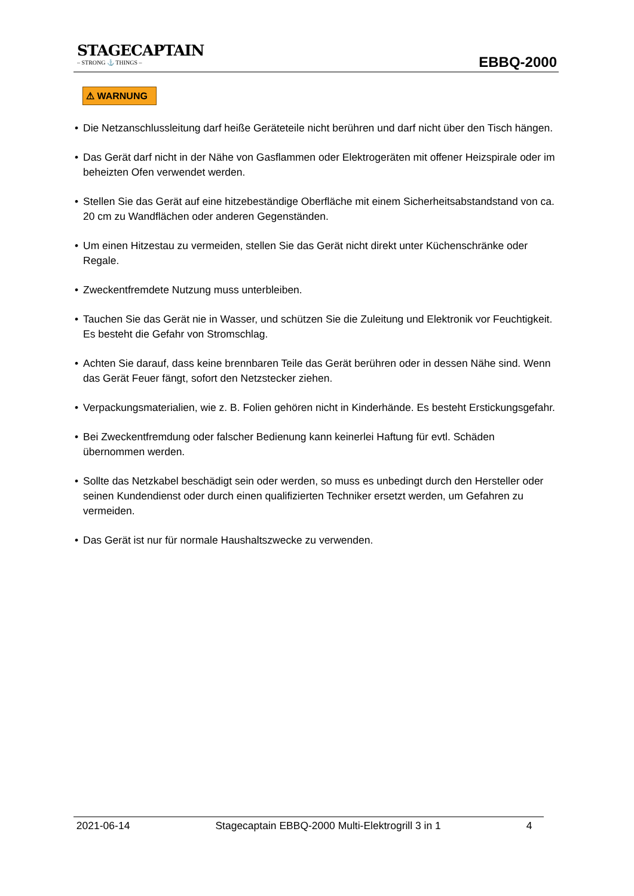STAGECAPTAIN
– STRONG ⚓ THINGS –
EBBQ-2000
⚠ WARNUNG
• Die Netzanschlussleitung darf heiße Geräteteile nicht berühren und darf nicht über den Tisch hängen.
• Das Gerät darf nicht in der Nähe von Gasflammen oder Elektrogeräten mit offener Heizspirale oder im beheizten Ofen verwendet werden.
• Stellen Sie das Gerät auf eine hitzebeständige Oberfläche mit einem Sicherheitsabstandstand von ca. 20 cm zu Wandflächen oder anderen Gegenständen.
• Um einen Hitzestau zu vermeiden, stellen Sie das Gerät nicht direkt unter Küchenschränke oder Regale.
• Zweckentfremdete Nutzung muss unterbleiben.
• Tauchen Sie das Gerät nie in Wasser, und schützen Sie die Zuleitung und Elektronik vor Feuchtigkeit. Es besteht die Gefahr von Stromschlag.
• Achten Sie darauf, dass keine brennbaren Teile das Gerät berühren oder in dessen Nähe sind. Wenn das Gerät Feuer fängt, sofort den Netzstecker ziehen.
• Verpackungsmaterialien, wie z. B. Folien gehören nicht in Kinderhände. Es besteht Erstickungsgefahr.
• Bei Zweckentfremdung oder falscher Bedienung kann keinerlei Haftung für evtl. Schäden übernommen werden.
• Sollte das Netzkabel beschädigt sein oder werden, so muss es unbedingt durch den Hersteller oder seinen Kundendienst oder durch einen qualifizierten Techniker ersetzt werden, um Gefahren zu vermeiden.
• Das Gerät ist nur für normale Haushaltszwecke zu verwenden.
2021-06-14 Stagecaptain EBBQ-2000 Multi-Elektrogrill 3 in 1 4